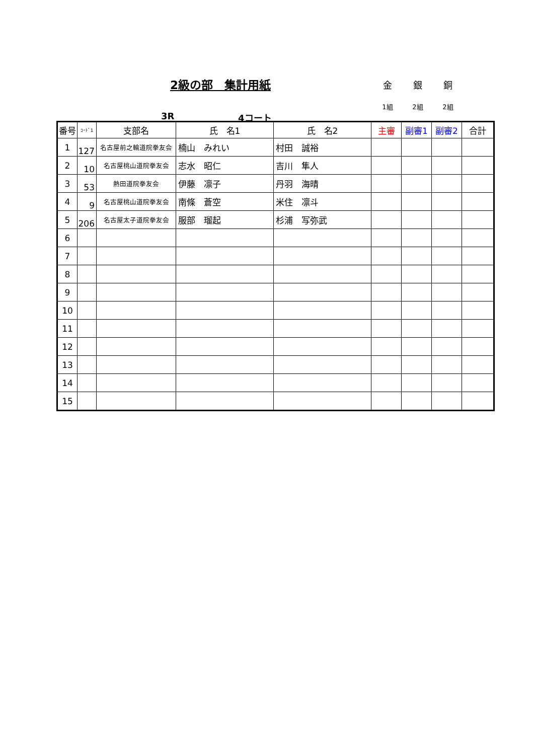2級の部　集計用紙
金 銀 銅
1組 2組 2組
3R 4コート
| 番号 | ｺｰﾄﾞ1 | 支部名 | 氏 名1 | 氏 名2 | 主審 | 副審1 | 副審2 | 合計 |
| --- | --- | --- | --- | --- | --- | --- | --- | --- |
| 1 | 127 | 名古屋前之輪道院拳友会 | 楠山 みれい | 村田 誠裕 | | | | |
| 2 | 10 | 名古屋桃山道院拳友会 | 志水 昭仁 | 吉川 隼人 | | | | |
| 3 | 53 | 熱田道院拳友会 | 伊藤 凛子 | 丹羽 海晴 | | | | |
| 4 | 9 | 名古屋桃山道院拳友会 | 南條 蒼空 | 米住 凛斗 | | | | |
| 5 | 206 | 名古屋太子道院拳友会 | 服部 瑠起 | 杉浦 写弥武 | | | | |
| 6 | | | | | | | | |
| 7 | | | | | | | | |
| 8 | | | | | | | | |
| 9 | | | | | | | | |
| 10 | | | | | | | | |
| 11 | | | | | | | | |
| 12 | | | | | | | | |
| 13 | | | | | | | | |
| 14 | | | | | | | | |
| 15 | | | | | | | | |